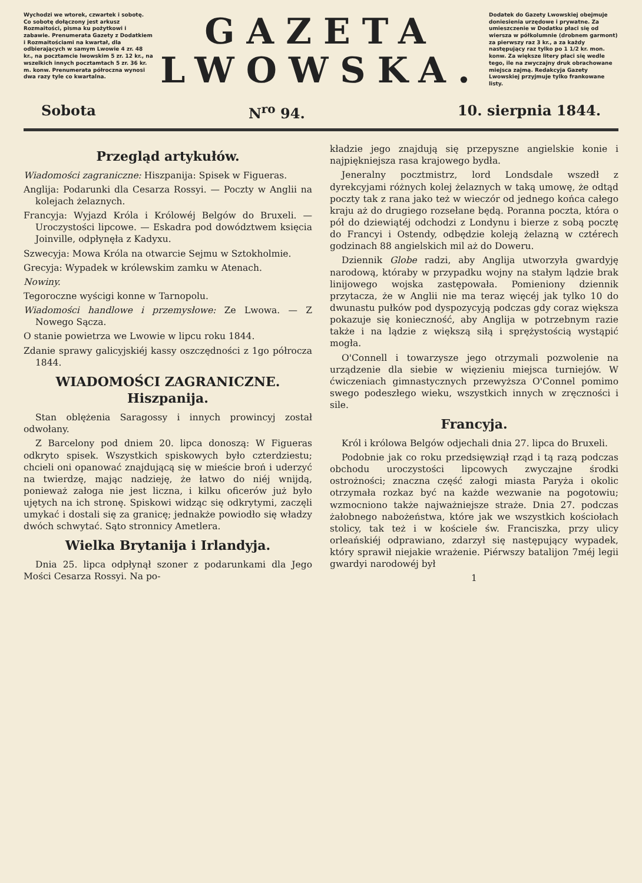Wychodzi we wtorek, czwartek i sobotę. Co sobotę dołączony jest arkusz Rozmaitości, pisma ku pożytkowi i zabawie. Prenumerata Gazety z Dodatkiem i Rozmaitościami na kwartał, dla odbierających w samym Lwowie 4 zr. 48 kr., na pocztamcie lwowskim 5 zr. 12 kr., na wszelkich innych pocztamtach 5 zr. 36 kr. m. konw. Prenumerata półroczna wynosi dwa razy tyle co kwartalna.
GAZETA
LWOWSKA.
Dodatek do Gazety Lwowskiej obejmuje doniesienia urzędowe i prywatne. Za umieszczenie w Dodatku płaci się od wiersza w półkolumnie (drobnem garmont) za pierwszy raz 3 kr., a za każdy następujący raz tylko po 1 1/2 kr. mon. konw. Za większe litery płaci się wedle tego, ile na zwyczajny druk obrachowane miejsca zajmą. Redakcyja Gazety Lwowskiej przyjmuje tylko frankowane listy.
Sobota N<sup>ro</sup> 94. 10. sierpnia 1844.
Przegląd artykułów.
Wiadomości zagraniczne: Hiszpanija: Spisek w Figueras.
Anglija: Podarunki dla Cesarza Rossyi. — Poczty w Anglii na kolejach żelaznych.
Francyja: Wyjazd Króla i Królowéj Belgów do Bruxeli. — Uroczystości lipcowe. — Eskadra pod dowództwem księcia Joinville, odpłynęła z Kadyxu.
Szwecyja: Mowa Króla na otwarcie Sejmu w Sztokholmie.
Grecyja: Wypadek w królewskim zamku w Atenach.
Nowiny.
Tegoroczne wyścigi konne w Tarnopolu.
Wiadomości handlowe i przemysłowe: Ze Lwowa. — Z Nowego Sącza.
O stanie powietrza we Lwowie w lipcu roku 1844.
Zdanie sprawy galicyjskiéj kassy oszczędności z 1go półrocza 1844.
WIADOMOŚCI ZAGRANICZNE.
Hiszpanija.
Stan oblężenia Saragossy i innych prowincyj został odwołany.
Z Barcelony pod dniem 20. lipca donoszą: W Figueras odkryto spisek. Wszystkich spiskowych było czterdziestu; chcieli oni opanować znajdującą się w mieście broń i uderzyć na twierdzę, mając nadzieję, że łatwo do niéj wnijdą, ponieważ załoga nie jest liczna, i kilku oficerów już było ujętych na ich stronę. Spiskowi widząc się odkrytymi, zaczęli umykać i dostali się za granicę; jednakże powiodło się władzy dwóch schwytać. Sąto stronnicy Ametlera.
Wielka Brytanija i Irlandyja.
Dnia 25. lipca odpłynął szoner z podarunkami dla Jego Mości Cesarza Rossyi. Na po-
kładzie jego znajdują się przepyszne angielskie konie i najpiękniejsza rasa krajowego bydła.
Jeneralny pocztmistrz, lord Londsdale wszedł z dyrekcyjami różnych kolej żelaznych w taką umowę, że odtąd poczty tak z rana jako też w wieczór od jednego końca całego kraju aż do drugiego rozsełane będą. Poranna poczta, która o pół do dziewiątéj odchodzi z Londynu i bierze z sobą pocztę do Francyi i Ostendy, odbędzie koleją żelazną w cztérech godzinach 88 angielskich mil aż do Doweru.
Dziennik Globe radzi, aby Anglija utworzyła gwardyję narodową, któraby w przypadku wojny na stałym lądzie brak linijowego wojska zastępowała. Pomieniony dziennik przytacza, że w Anglii nie ma teraz więcéj jak tylko 10 do dwunastu pułków pod dyspozycyją podczas gdy coraz większa pokazuje się konieczność, aby Anglija w potrzebnym razie także i na lądzie z większą siłą i sprężystością wystąpić mogła.
O'Connell i towarzysze jego otrzymali pozwolenie na urządzenie dla siebie w więzieniu miejsca turniejów. W ćwiczeniach gimnastycznych przewyższa O'Connel pomimo swego podeszłego wieku, wszystkich innych w zręczności i sile.
Francyja.
Król i królowa Belgów odjechali dnia 27. lipca do Bruxeli.
Podobnie jak co roku przedsięwziął rząd i tą razą podczas obchodu uroczystości lipcowych zwyczajne środki ostrożności; znaczna część załogi miasta Paryża i okolic otrzymała rozkaz być na każde wezwanie na pogotowiu; wzmocniono także najważniejsze straże. Dnia 27. podczas żałobnego nabożeństwa, które jak we wszystkich kościołach stolicy, tak też i w kościele św. Franciszka, przy ulicy orleańskiéj odprawiano, zdarzył się następujący wypadek, który sprawił niejakie wrażenie. Piérwszy batalijon 7méj legii gwardyi narodowéj był
1